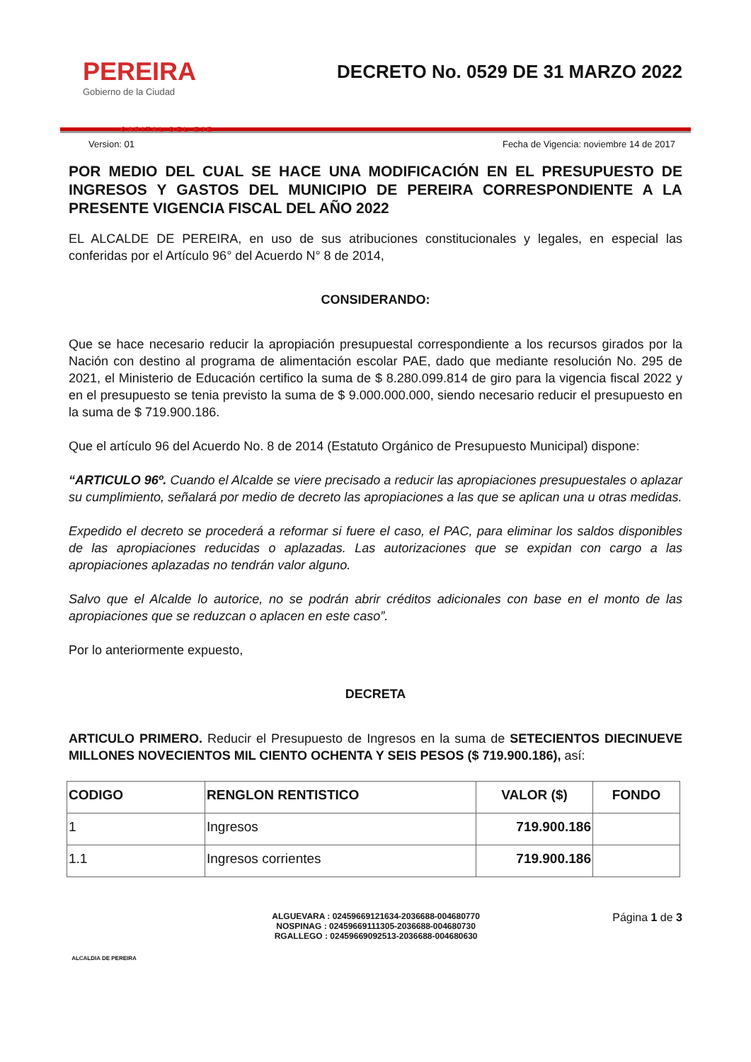PEREIRA
Gobierno de la Ciudad
CAPITAL DEL EJE
DECRETO No. 0529 DE 31 MARZO 2022
Version: 01 Fecha de Vigencia: noviembre 14 de 2017
POR MEDIO DEL CUAL SE HACE UNA MODIFICACIÓN EN EL PRESUPUESTO DE INGRESOS Y GASTOS DEL MUNICIPIO DE PEREIRA CORRESPONDIENTE A LA PRESENTE VIGENCIA FISCAL DEL AÑO 2022
EL ALCALDE DE PEREIRA, en uso de sus atribuciones constitucionales y legales, en especial las conferidas por el Artículo 96° del Acuerdo N° 8 de 2014,
CONSIDERANDO:
Que se hace necesario reducir la apropiación presupuestal correspondiente a los recursos girados por la Nación con destino al programa de alimentación escolar PAE, dado que mediante resolución No. 295 de 2021, el Ministerio de Educación certifico la suma de $ 8.280.099.814 de giro para la vigencia fiscal 2022 y en el presupuesto se tenia previsto la suma de $ 9.000.000.000, siendo necesario reducir el presupuesto en la suma de $ 719.900.186.
Que el artículo 96 del Acuerdo No. 8 de 2014 (Estatuto Orgánico de Presupuesto Municipal) dispone:
“ARTICULO 96º. Cuando el Alcalde se viere precisado a reducir las apropiaciones presupuestales o aplazar su cumplimiento, señalará por medio de decreto las apropiaciones a las que se aplican una u otras medidas.
Expedido el decreto se procederá a reformar si fuere el caso, el PAC, para eliminar los saldos disponibles de las apropiaciones reducidas o aplazadas. Las autorizaciones que se expidan con cargo a las apropiaciones aplazadas no tendrán valor alguno.
Salvo que el Alcalde lo autorice, no se podrán abrir créditos adicionales con base en el monto de las apropiaciones que se reduzcan o aplacen en este caso”.
Por lo anteriormente expuesto,
DECRETA
ARTICULO PRIMERO. Reducir el Presupuesto de Ingresos en la suma de SETECIENTOS DIECINUEVE MILLONES NOVECIENTOS MIL CIENTO OCHENTA Y SEIS PESOS ($ 719.900.186), así:
| CODIGO | RENGLON RENTISTICO | VALOR ($) | FONDO |
| --- | --- | --- | --- |
| 1 | Ingresos | 719.900.186 | |
| 1.1 | Ingresos corrientes | 719.900.186 | |
ALCALDIA DE PEREIRA
ALGUEVARA : 02459669121634-2036688-004680770
NOSPINAG : 02459669111305-2036688-004680730
RGALLEGO : 02459669092513-2036688-004680630
Página 1 de 3